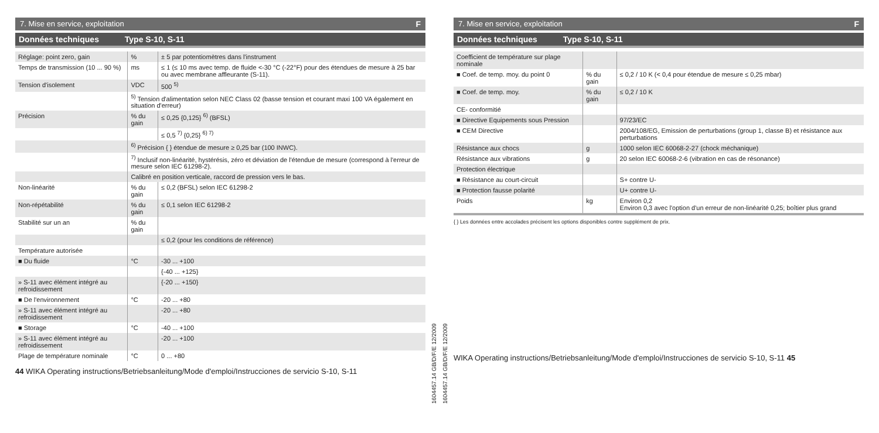7. Mise en service, exploitation F
Données techniques Type S-10, S-11
| Réglage: point zero, gain | % | ± 5 par potentiomètres dans l'instrument |
| Temps de transmission (10 ... 90 %) | ms | ≤ 1 (≤ 10 ms avec temp. de fluide <-30 °C (-22°F) pour des étendues de mesure à 25 bar ou avec membrane affleurante (S-11). |
| Tension d'isolement | VDC | 500 <sup>5)</sup> |
| | <sup>5)</sup> Tension d'alimentation selon NEC Class 02 (basse tension et courant maxi 100 VA également en situation d'erreur) | |
| Précision | % du gain | ≤ 0,25 {0,125} <sup>6)</sup> (BFSL) |
| | | ≤ 0,5 <sup>7)</sup> {0,25} <sup>6) 7)</sup> |
| | <sup>6)</sup> Précision { } étendue de mesure ≥ 0,25 bar (100 INWC). | |
| | <sup>7)</sup> Inclusif non-linéarité, hystérésis, zéro et déviation de l'étendue de mesure (correspond à l'erreur de mesure selon IEC 61298-2). | |
| | Calibré en position verticale, raccord de pression vers le bas. | |
| Non-linéarité | % du gain | ≤ 0,2 (BFSL) selon IEC 61298-2 |
| Non-répétabilité | % du gain | ≤ 0,1 selon IEC 61298-2 |
| Stabilité sur un an | % du gain | |
| | | ≤ 0,2 (pour les conditions de référence) |
| Température autorisée | | |
| ■ Du fluide | °C | -30 ... +100 |
| | | {-40 ... +125} |
| » S-11 avec élément intégré au refroidissement | | {-20 ... +150} |
| ■ De l'environnement | °C | -20 ... +80 |
| » S-11 avec élément intégré au refroidissement | | -20 ... +80 |
| ■ Storage | °C | -40 ... +100 |
| » S-11 avec élément intégré au refroidissement | | -20 ... +100 |
| Plage de température nominale | °C | 0 ... +80 |
44 WIKA Operating instructions/Betriebsanleitung/Mode d'emploi/Instrucciones de servicio S-10, S-11
1604457.14 GB/D/F/E 12/2009
1604457.14 GB/D/F/E 12/2009
7. Mise en service, exploitation F
Données techniques Type S-10, S-11
| Coefficient de température sur plage nominale | | |
| ■ Coef. de temp. moy. du point 0 | % du gain | ≤ 0,2 / 10 K (< 0,4 pour étendue de mesure ≤ 0,25 mbar) |
| ■ Coef. de temp. moy. | % du gain | ≤ 0,2 / 10 K |
| CE- conformitié | | |
| ■ Directive Equipements sous Pression | | 97/23/EC |
| ■ CEM Directive | | 2004/108/EG, Emission de perturbations (group 1, classe B) et résistance aux perturbations |
| Résistance aux chocs | g | 1000 selon IEC 60068-2-27 (chock méchanique) |
| Résistance aux vibrations | g | 20 selon IEC 60068-2-6 (vibration en cas de résonance) |
| Protection électrique | | |
| ■ Résistance au court-circuit | | S+ contre U- |
| ■ Protection fausse polarité | | U+ contre U- |
| Poids | kg | Environ 0,2 Environ 0,3 avec l'option d'un erreur de non-linéarité 0,25; boîtier plus grand |
{ } Les données entre accolades précisent les options disponibles contre supplément de prix.
WIKA Operating instructions/Betriebsanleitung/Mode d'emploi/Instrucciones de servicio S-10, S-11 45